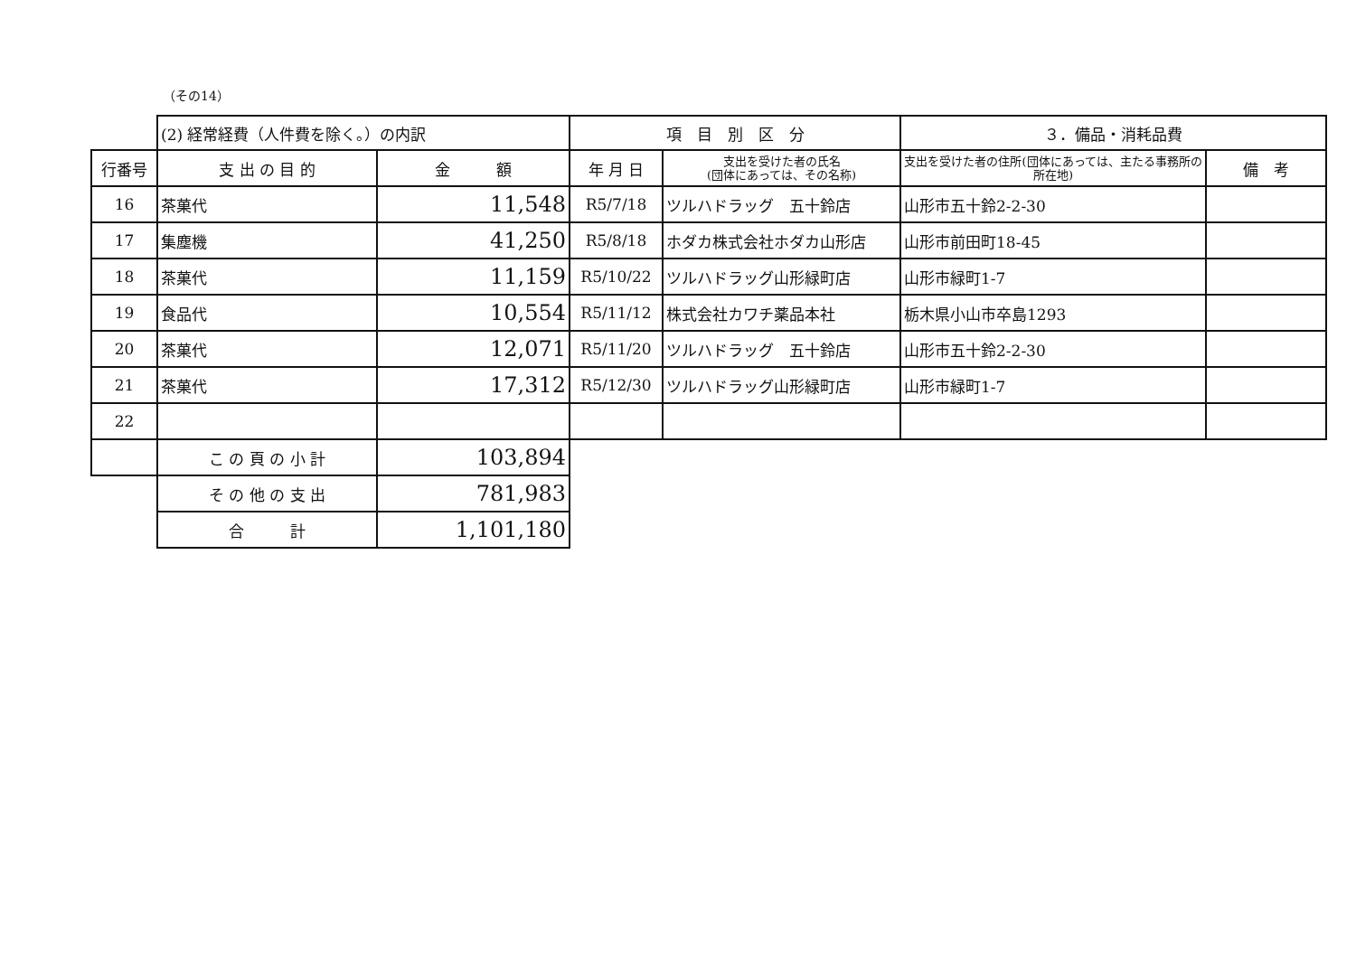（その14）
| | (2) 経常経費（人件費を除く。）の内訳 | | 項 目 別 区 分 | | ３．備品・消耗品費 | |
| --- | --- | --- | --- | --- | --- | --- |
| 行番号 | 支 出 の 目 的 | 金 額 | 年 月 日 | 支出を受けた者の氏名 (団体にあっては、その名称) | 支出を受けた者の住所(団体にあっては、主たる事務所の所在地) | 備 考 |
| 16 | 茶菓代 | 11,548 | R5/7/18 | ツルハドラッグ 五十鈴店 | 山形市五十鈴2-2-30 | |
| 17 | 集塵機 | 41,250 | R5/8/18 | ホダカ株式会社ホダカ山形店 | 山形市前田町18-45 | |
| 18 | 茶菓代 | 11,159 | R5/10/22 | ツルハドラッグ山形緑町店 | 山形市緑町1-7 | |
| 19 | 食品代 | 10,554 | R5/11/12 | 株式会社カワチ薬品本社 | 栃木県小山市卒島1293 | |
| 20 | 茶菓代 | 12,071 | R5/11/20 | ツルハドラッグ 五十鈴店 | 山形市五十鈴2-2-30 | |
| 21 | 茶菓代 | 17,312 | R5/12/30 | ツルハドラッグ山形緑町店 | 山形市緑町1-7 | |
| 22 | | | | | | |
| | こ の 頁 の 小 計 | 103,894 | | | | |
| | そ の 他 の 支 出 | 781,983 | | | | |
| | 合 計 | 1,101,180 | | | | |